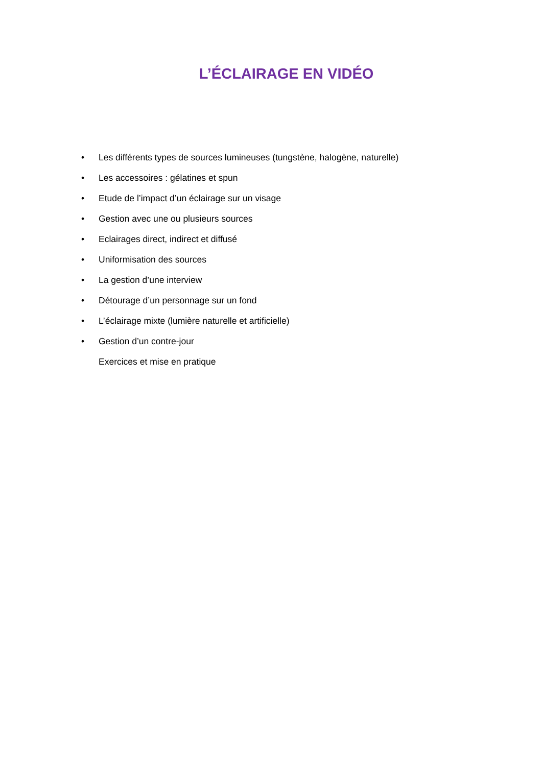L’ÉCLAIRAGE EN VIDÉO
• Les différents types de sources lumineuses (tungstène, halogène, naturelle)
• Les accessoires : gélatines et spun
• Etude de l’impact d’un éclairage sur un visage
• Gestion avec une ou plusieurs sources
• Eclairages direct, indirect et diffusé
• Uniformisation des sources
• La gestion d’une interview
• Détourage d’un personnage sur un fond
• L’éclairage mixte (lumière naturelle et artificielle)
• Gestion d’un contre-jour
Exercices et mise en pratique